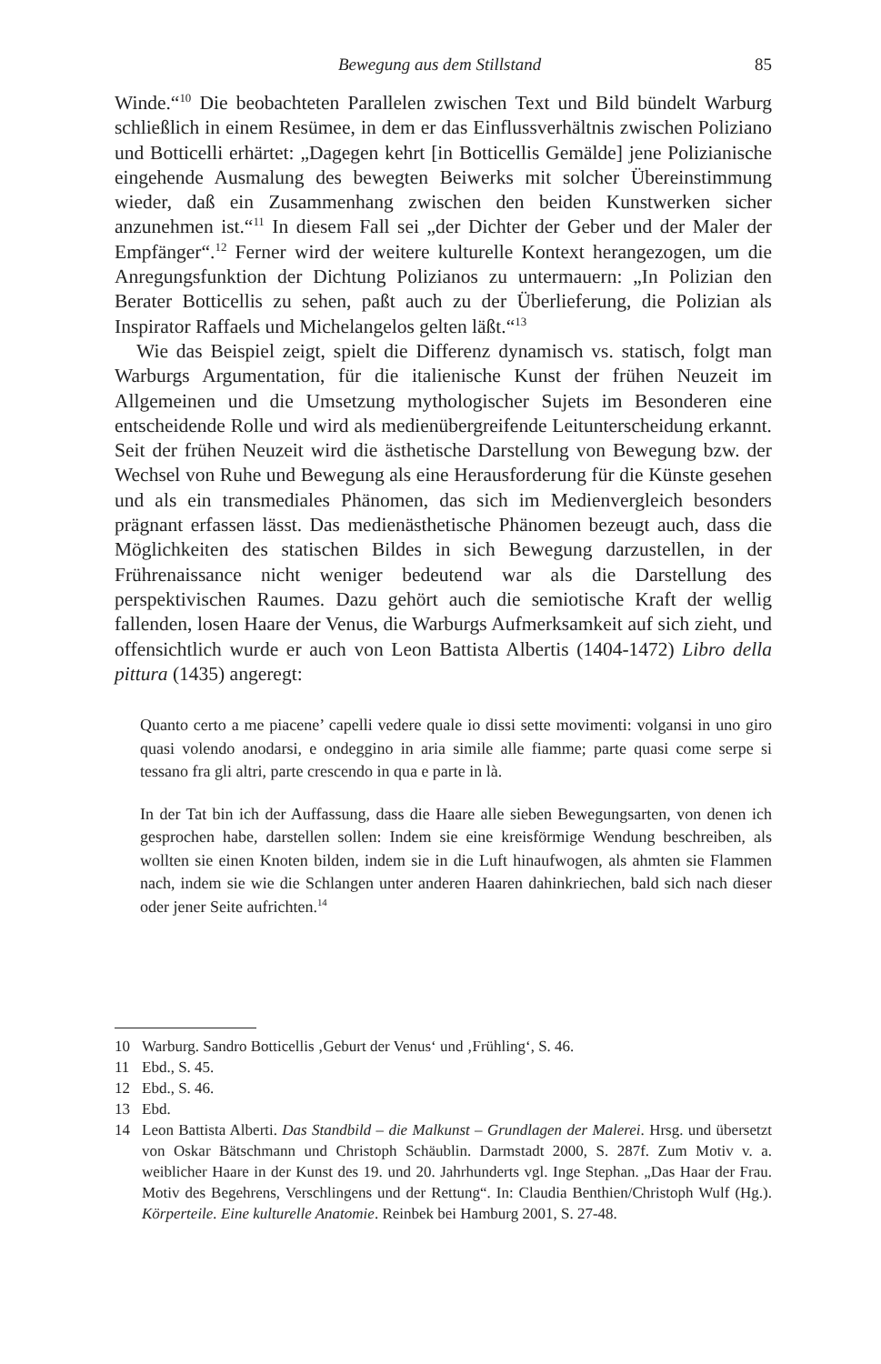Bewegung aus dem Stillstand 85
Winde.“<sup>10</sup> Die beobachteten Parallelen zwischen Text und Bild bündelt Warburg schließlich in einem Resümee, in dem er das Einflussverhältnis zwischen Poliziano und Botticelli erhärtet: „Dagegen kehrt [in Botticellis Gemälde] jene Polizianische eingehende Ausmalung des bewegten Beiwerks mit solcher Übereinstimmung wieder, daß ein Zusammenhang zwischen den beiden Kunstwerken sicher anzunehmen ist.“<sup>11</sup> In diesem Fall sei „der Dichter der Geber und der Maler der Empfänger“.<sup>12</sup> Ferner wird der weitere kulturelle Kontext herangezogen, um die Anregungsfunktion der Dichtung Polizianos zu untermauern: „In Polizian den Berater Botticellis zu sehen, paßt auch zu der Überlieferung, die Polizian als Inspirator Raffaels und Michelangelos gelten läßt.“<sup>13</sup>
Wie das Beispiel zeigt, spielt die Differenz dynamisch vs. statisch, folgt man Warburgs Argumentation, für die italienische Kunst der frühen Neuzeit im Allgemeinen und die Umsetzung mythologischer Sujets im Besonderen eine entscheidende Rolle und wird als medienübergreifende Leitunterscheidung erkannt. Seit der frühen Neuzeit wird die ästhetische Darstellung von Bewegung bzw. der Wechsel von Ruhe und Bewegung als eine Herausforderung für die Künste gesehen und als ein transmediales Phänomen, das sich im Medienvergleich besonders prägnant erfassen lässt. Das medienästhetische Phänomen bezeugt auch, dass die Möglichkeiten des statischen Bildes in sich Bewegung darzustellen, in der Frührenaissance nicht weniger bedeutend war als die Darstellung des perspektivischen Raumes. Dazu gehört auch die semiotische Kraft der wellig fallenden, losen Haare der Venus, die Warburgs Aufmerksamkeit auf sich zieht, und offensichtlich wurde er auch von Leon Battista Albertis (1404-1472) Libro della pittura (1435) angeregt:
Quanto certo a me piacene’ capelli vedere quale io dissi sette movimenti: volgansi in uno giro quasi volendo anodarsi, e ondeggino in aria simile alle fiamme; parte quasi come serpe si tessano fra gli altri, parte crescendo in qua e parte in là.
In der Tat bin ich der Auffassung, dass die Haare alle sieben Bewegungsarten, von denen ich gesprochen habe, darstellen sollen: Indem sie eine kreisförmige Wendung beschreiben, als wollten sie einen Knoten bilden, indem sie in die Luft hinaufwogen, als ahmten sie Flammen nach, indem sie wie die Schlangen unter anderen Haaren dahinkriechen, bald sich nach dieser oder jener Seite aufrichten.<sup>14</sup>
10 Warburg. Sandro Botticellis ‚Geburt der Venus‘ und ‚Frühling‘, S. 46.
11 Ebd., S. 45.
12 Ebd., S. 46.
13 Ebd.
14 Leon Battista Alberti. Das Standbild – die Malkunst – Grundlagen der Malerei. Hrsg. und übersetzt von Oskar Bätschmann und Christoph Schäublin. Darmstadt 2000, S. 287f. Zum Motiv v. a. weiblicher Haare in der Kunst des 19. und 20. Jahrhunderts vgl. Inge Stephan. „Das Haar der Frau. Motiv des Begehrens, Verschlingens und der Rettung“. In: Claudia Benthien/Christoph Wulf (Hg.). Körperteile. Eine kulturelle Anatomie. Reinbek bei Hamburg 2001, S. 27-48.